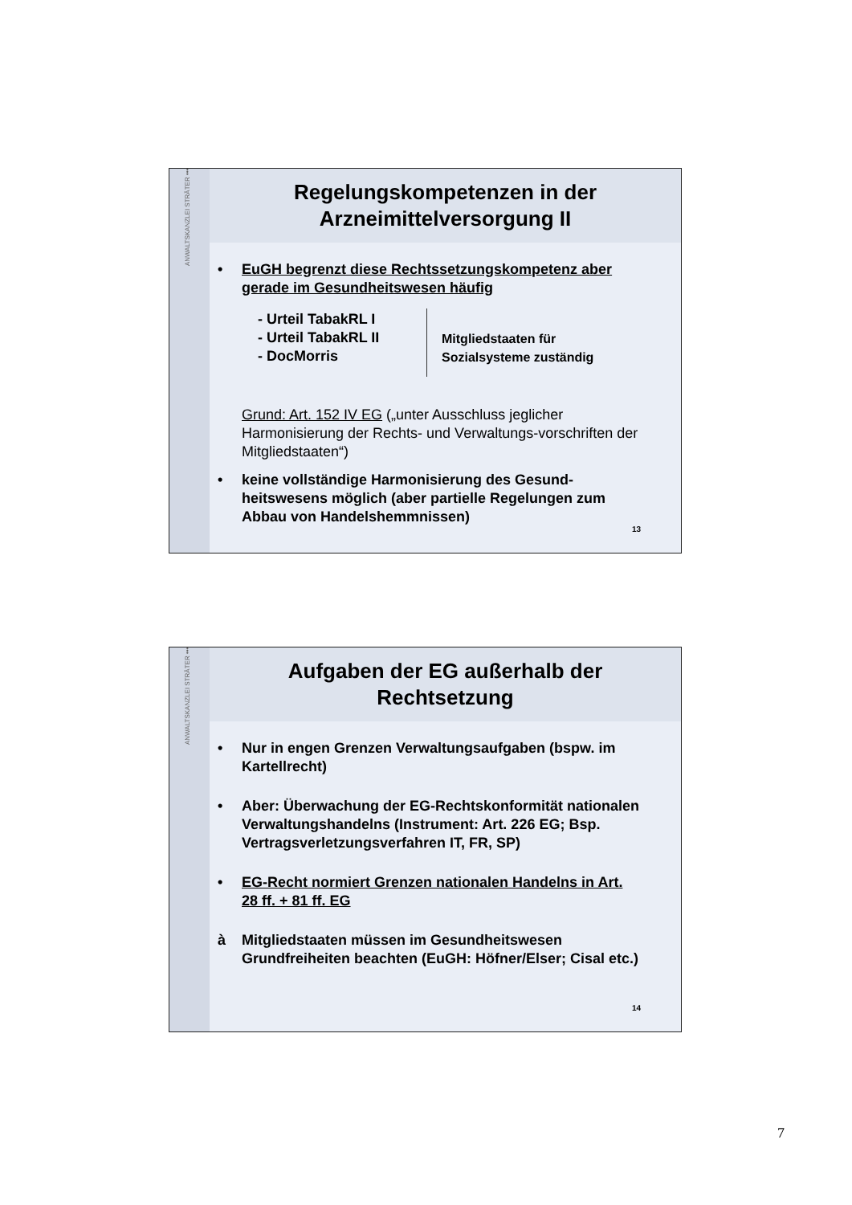ANWALTSKANZLEI STRÄTER •••
Regelungskompetenzen in der
Arzneimittelversorgung II
• EuGH begrenzt diese Rechtssetzungskompetenz aber gerade im Gesundheitswesen häufig
- Urteil TabakRL I
- Urteil TabakRL II
- DocMorris
Mitgliedstaaten für
Sozialsysteme zuständig
Grund: Art. 152 IV EG („unter Ausschluss jeglicher Harmonisierung der Rechts- und Verwaltungs-vorschriften der Mitgliedstaaten“)
• keine vollständige Harmonisierung des Gesund-heitswesens möglich (aber partielle Regelungen zum Abbau von Handelshemmnissen)
13
ANWALTSKANZLEI STRÄTER •••
Aufgaben der EG außerhalb der
Rechtsetzung
• Nur in engen Grenzen Verwaltungsaufgaben (bspw. im Kartellrecht)
• Aber: Überwachung der EG-Rechtskonformität nationalen Verwaltungshandelns (Instrument: Art. 226 EG; Bsp. Vertragsverletzungsverfahren IT, FR, SP)
• EG-Recht normiert Grenzen nationalen Handelns in Art. 28 ff. + 81 ff. EG
à Mitgliedstaaten müssen im Gesundheitswesen Grundfreiheiten beachten (EuGH: Höfner/Elser; Cisal etc.)
14
7